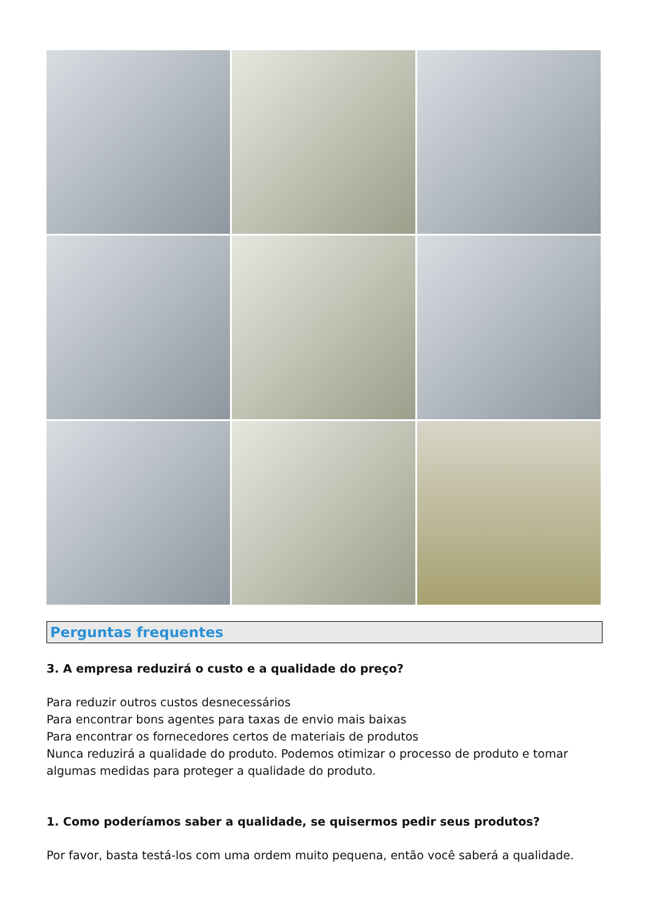Perguntas frequentes
3. A empresa reduzirá o custo e a qualidade do preço?
Para reduzir outros custos desnecessários
Para encontrar bons agentes para taxas de envio mais baixas
Para encontrar os fornecedores certos de materiais de produtos
Nunca reduzirá a qualidade do produto. Podemos otimizar o processo de produto e tomar algumas medidas para proteger a qualidade do produto.
1. Como poderíamos saber a qualidade, se quisermos pedir seus produtos?
Por favor, basta testá-los com uma ordem muito pequena, então você saberá a qualidade.